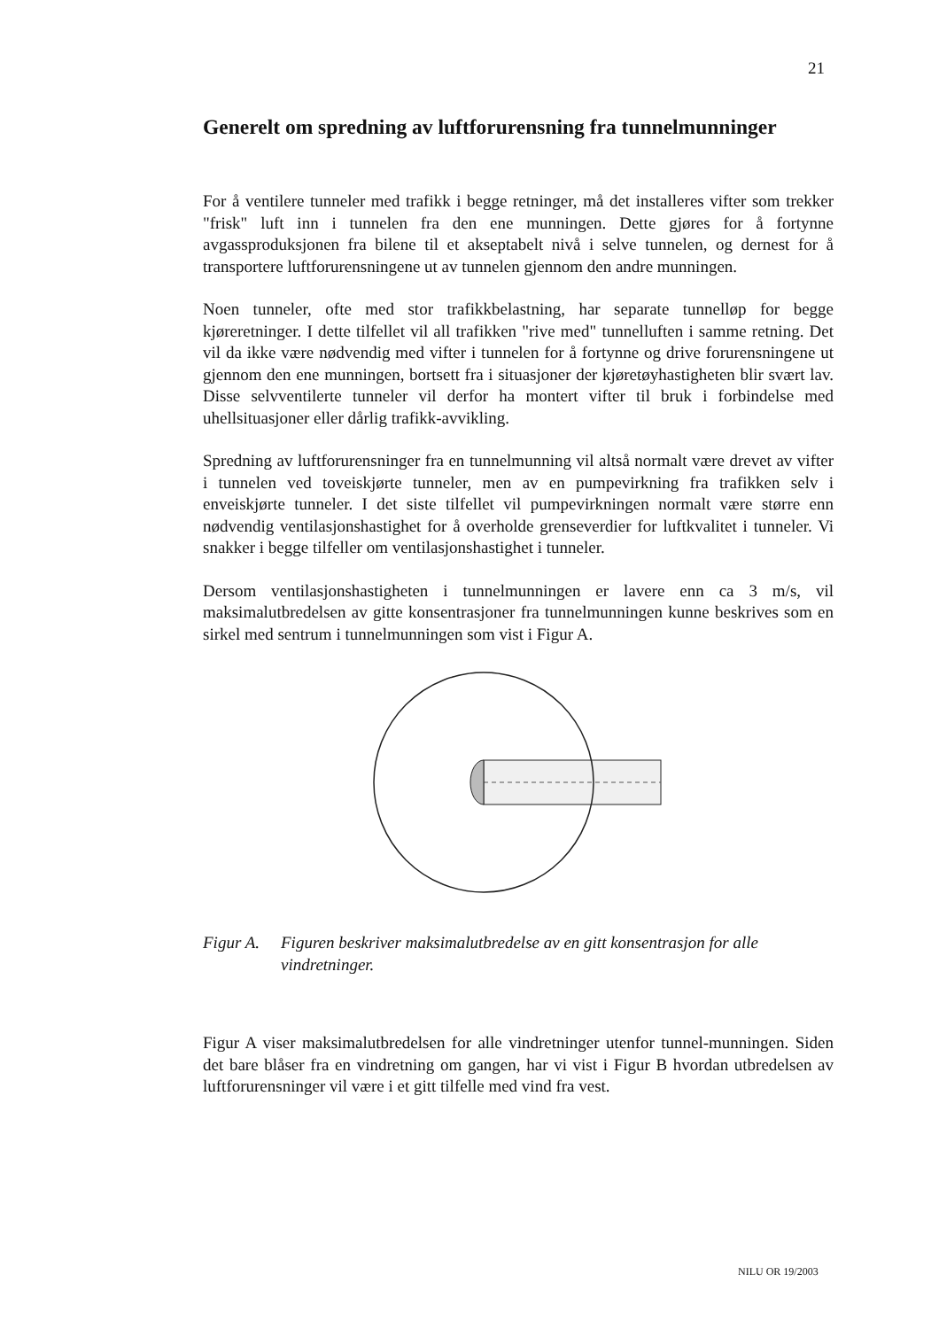21
Generelt om spredning av luftforurensning fra tunnelmunninger
For å ventilere tunneler med trafikk i begge retninger, må det installeres vifter som trekker "frisk" luft inn i tunnelen fra den ene munningen. Dette gjøres for å fortynne avgassproduksjonen fra bilene til et akseptabelt nivå i selve tunnelen, og dernest for å transportere luftforurensningene ut av tunnelen gjennom den andre munningen.
Noen tunneler, ofte med stor trafikkbelastning, har separate tunnelløp for begge kjøreretninger. I dette tilfellet vil all trafikken "rive med" tunnelluften i samme retning. Det vil da ikke være nødvendig med vifter i tunnelen for å fortynne og drive forurensningene ut gjennom den ene munningen, bortsett fra i situasjoner der kjøretøyhastigheten blir svært lav. Disse selvventilerte tunneler vil derfor ha montert vifter til bruk i forbindelse med uhellsituasjoner eller dårlig trafikk-avvikling.
Spredning av luftforurensninger fra en tunnelmunning vil altså normalt være drevet av vifter i tunnelen ved toveiskjørte tunneler, men av en pumpevirkning fra trafikken selv i enveiskjørte tunneler. I det siste tilfellet vil pumpevirkningen normalt være større enn nødvendig ventilasjonshastighet for å overholde grenseverdier for luftkvalitet i tunneler. Vi snakker i begge tilfeller om ventilasjonshastighet i tunneler.
Dersom ventilasjonshastigheten i tunnelmunningen er lavere enn ca 3 m/s, vil maksimalutbredelsen av gitte konsentrasjoner fra tunnelmunningen kunne beskrives som en sirkel med sentrum i tunnelmunningen som vist i Figur A.
Figur A. Figuren beskriver maksimalutbredelse av en gitt konsentrasjon for alle vindretninger.
Figur A viser maksimalutbredelsen for alle vindretninger utenfor tunnel-munningen. Siden det bare blåser fra en vindretning om gangen, har vi vist i Figur B hvordan utbredelsen av luftforurensninger vil være i et gitt tilfelle med vind fra vest.
NILU OR 19/2003